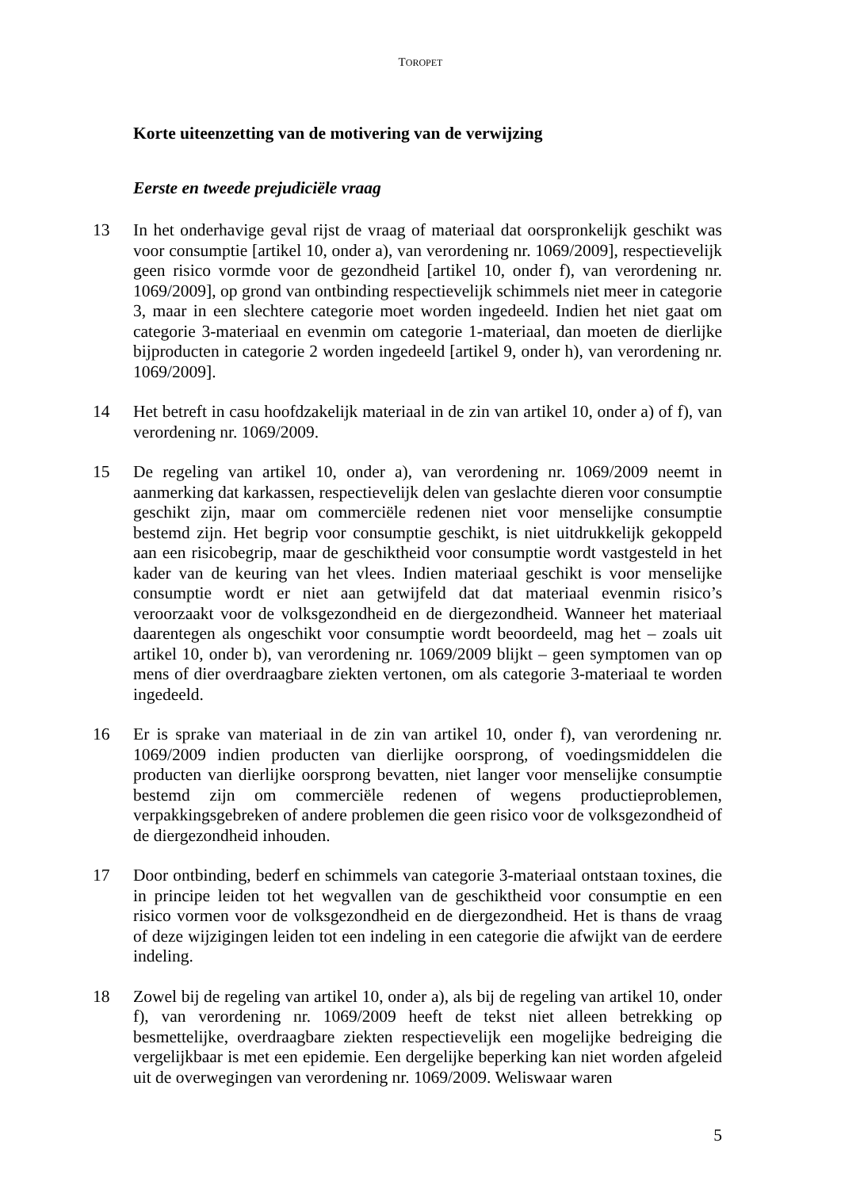TOROPET
Korte uiteenzetting van de motivering van de verwijzing
Eerste en tweede prejudiciële vraag
13 In het onderhavige geval rijst de vraag of materiaal dat oorspronkelijk geschikt was voor consumptie [artikel 10, onder a), van verordening nr. 1069/2009], respectievelijk geen risico vormde voor de gezondheid [artikel 10, onder f), van verordening nr. 1069/2009], op grond van ontbinding respectievelijk schimmels niet meer in categorie 3, maar in een slechtere categorie moet worden ingedeeld. Indien het niet gaat om categorie 3-materiaal en evenmin om categorie 1-materiaal, dan moeten de dierlijke bijproducten in categorie 2 worden ingedeeld [artikel 9, onder h), van verordening nr. 1069/2009].
14 Het betreft in casu hoofdzakelijk materiaal in de zin van artikel 10, onder a) of f), van verordening nr. 1069/2009.
15 De regeling van artikel 10, onder a), van verordening nr. 1069/2009 neemt in aanmerking dat karkassen, respectievelijk delen van geslachte dieren voor consumptie geschikt zijn, maar om commerciële redenen niet voor menselijke consumptie bestemd zijn. Het begrip voor consumptie geschikt, is niet uitdrukkelijk gekoppeld aan een risicobegrip, maar de geschiktheid voor consumptie wordt vastgesteld in het kader van de keuring van het vlees. Indien materiaal geschikt is voor menselijke consumptie wordt er niet aan getwijfeld dat dat materiaal evenmin risico’s veroorzaakt voor de volksgezondheid en de diergezondheid. Wanneer het materiaal daarentegen als ongeschikt voor consumptie wordt beoordeeld, mag het – zoals uit artikel 10, onder b), van verordening nr. 1069/2009 blijkt – geen symptomen van op mens of dier overdraagbare ziekten vertonen, om als categorie 3-materiaal te worden ingedeeld.
16 Er is sprake van materiaal in de zin van artikel 10, onder f), van verordening nr. 1069/2009 indien producten van dierlijke oorsprong, of voedingsmiddelen die producten van dierlijke oorsprong bevatten, niet langer voor menselijke consumptie bestemd zijn om commerciële redenen of wegens productieproblemen, verpakkingsgebreken of andere problemen die geen risico voor de volksgezondheid of de diergezondheid inhouden.
17 Door ontbinding, bederf en schimmels van categorie 3-materiaal ontstaan toxines, die in principe leiden tot het wegvallen van de geschiktheid voor consumptie en een risico vormen voor de volksgezondheid en de diergezondheid. Het is thans de vraag of deze wijzigingen leiden tot een indeling in een categorie die afwijkt van de eerdere indeling.
18 Zowel bij de regeling van artikel 10, onder a), als bij de regeling van artikel 10, onder f), van verordening nr. 1069/2009 heeft de tekst niet alleen betrekking op besmettelijke, overdraagbare ziekten respectievelijk een mogelijke bedreiging die vergelijkbaar is met een epidemie. Een dergelijke beperking kan niet worden afgeleid uit de overwegingen van verordening nr. 1069/2009. Weliswaar waren
5